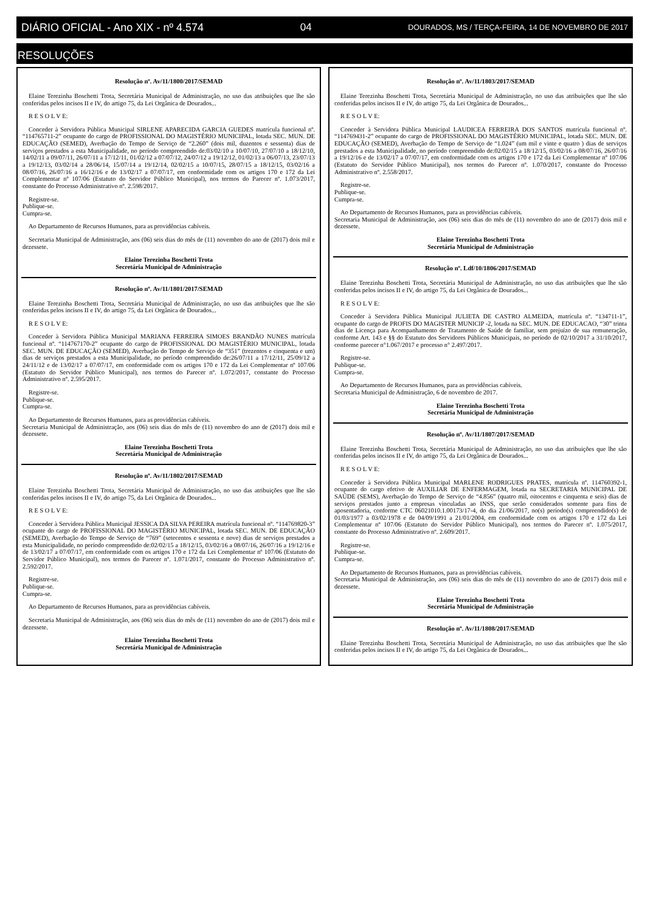DIÁRIO OFICIAL - Ano XIX - nº 4.574 04 DOURADOS, MS / TERÇA-FEIRA, 14 DE NOVEMBRO DE 2017
RESOLUÇÕES
Resolução nº. Av/11/1800/2017/SEMAD
Elaine Terezinha Boschetti Trota, Secretária Municipal de Administração, no uso das atribuições que lhe são conferidas pelos incisos II e IV, do artigo 75, da Lei Orgânica de Dourados...
R E S O L V E:
Conceder à Servidora Pública Municipal SIRLENE APARECIDA GARCIA GUEDES matrícula funcional nº. “114765711-2” ocupante do cargo de PROFISSIONAL DO MAGISTÉRIO MUNICIPAL, lotada SEC. MUN. DE EDUCAÇÃO (SEMED), Averbação do Tempo de Serviço de “2.260” (dois mil, duzentos e sessenta) dias de serviços prestados a esta Municipalidade, no período compreendido de:03/02/10 a 10/07/10, 27/07/10 a 18/12/10, 14/02/11 a 09/07/11, 26/07/11 a 17/12/11, 01/02/12 a 07/07/12, 24/07/12 a 19/12/12, 01/02/13 a 06/07/13, 23/07/13 a 19/12/13, 03/02/14 a 28/06/14, 15/07/14 a 19/12/14, 02/02/15 a 10/07/15, 28/07/15 a 18/12/15, 03/02/16 a 08/07/16, 26/07/16 a 16/12/16 e de 13/02/17 a 07/07/17, em conformidade com os artigos 170 e 172 da Lei Complementar nº 107/06 (Estatuto do Servidor Público Municipal), nos termos do Parecer nº. 1.073/2017, constante do Processo Administrativo nº. 2.598/2017.
Registre-se.
Publique-se.
Cumpra-se.
Ao Departamento de Recursos Humanos, para as providências cabíveis.
Secretaria Municipal de Administração, aos (06) seis dias do mês de (11) novembro do ano de (2017) dois mil e dezessete.
Elaine Terezinha Boschetti Trota
Secretária Municipal de Administração
Resolução nº. Av/11/1801/2017/SEMAD
Elaine Terezinha Boschetti Trota, Secretária Municipal de Administração, no uso das atribuições que lhe são conferidas pelos incisos II e IV, do artigo 75, da Lei Orgânica de Dourados...
R E S O L V E:
Conceder à Servidora Pública Municipal MARIANA FERREIRA SIMOES BRANDÃO NUNES matrícula funcional nº. “114767170-2” ocupante do cargo de PROFISSIONAL DO MAGISTÉRIO MUNICIPAL, lotada SEC. MUN. DE EDUCAÇÃO (SEMED), Averbação do Tempo de Serviço de “351” (trezentos e cinquenta e um) dias de serviços prestados a esta Municipalidade, no período compreendido de:26/07/11 a 17/12/11, 25/09/12 a 24/11/12 e de 13/02/17 a 07/07/17, em conformidade com os artigos 170 e 172 da Lei Complementar nº 107/06 (Estatuto do Servidor Público Municipal), nos termos do Parecer nº. 1.072/2017, constante do Processo Administrativo nº. 2.595/2017.
Registre-se.
Publique-se.
Cumpra-se.
Ao Departamento de Recursos Humanos, para as providências cabíveis.
Secretaria Municipal de Administração, aos (06) seis dias do mês de (11) novembro do ano de (2017) dois mil e dezessete.
Elaine Terezinha Boschetti Trota
Secretária Municipal de Administração
Resolução nº. Av/11/1802/2017/SEMAD
Elaine Terezinha Boschetti Trota, Secretária Municipal de Administração, no uso das atribuições que lhe são conferidas pelos incisos II e IV, do artigo 75, da Lei Orgânica de Dourados...
R E S O L V E:
Conceder à Servidora Pública Municipal JESSICA DA SILVA PEREIRA matrícula funcional nº. “114769820-3” ocupante do cargo de PROFISSIONAL DO MAGISTÉRIO MUNICIPAL, lotada SEC. MUN. DE EDUCAÇÃO (SEMED), Averbação do Tempo de Serviço de “769” (setecentos e sessenta e nove) dias de serviços prestados a esta Municipalidade, no período compreendido de:02/02/15 a 18/12/15, 03/02/16 a 08/07/16, 26/07/16 a 19/12/16 e de 13/02/17 a 07/07/17, em conformidade com os artigos 170 e 172 da Lei Complementar nº 107/06 (Estatuto do Servidor Público Municipal), nos termos do Parecer nº. 1.071/2017, constante do Processo Administrativo nº. 2.592/2017.
Registre-se.
Publique-se.
Cumpra-se.
Ao Departamento de Recursos Humanos, para as providências cabíveis.
Secretaria Municipal de Administração, aos (06) seis dias do mês de (11) novembro do ano de (2017) dois mil e dezessete.
Elaine Terezinha Boschetti Trota
Secretária Municipal de Administração
Resolução nº. Av/11/1803/2017/SEMAD
Elaine Terezinha Boschetti Trota, Secretária Municipal de Administração, no uso das atribuições que lhe são conferidas pelos incisos II e IV, do artigo 75, da Lei Orgânica de Dourados...
R E S O L V E:
Conceder à Servidora Pública Municipal LAUDICEA FERREIRA DOS SANTOS matrícula funcional nº. “114769431-2” ocupante do cargo de PROFISSIONAL DO MAGISTÉRIO MUNICIPAL, lotada SEC. MUN. DE EDUCAÇÃO (SEMED), Averbação do Tempo de Serviço de “1.024” (um mil e vinte e quatro ) dias de serviços prestados a esta Municipalidade, no período compreendido de:02/02/15 a 18/12/15, 03/02/16 a 08/07/16, 26/07/16 a 19/12/16 e de 13/02/17 a 07/07/17, em conformidade com os artigos 170 e 172 da Lei Complementar nº 107/06 (Estatuto do Servidor Público Municipal), nos termos do Parecer nº. 1.070/2017, constante do Processo Administrativo nº. 2.558/2017.
Registre-se.
Publique-se.
Cumpra-se.
Ao Departamento de Recursos Humanos, para as providências cabíveis.
Secretaria Municipal de Administração, aos (06) seis dias do mês de (11) novembro do ano de (2017) dois mil e dezessete.
Elaine Terezinha Boschetti Trota
Secretária Municipal de Administração
Resolução nº. Ldf/10/1806/2017/SEMAD
Elaine Terezinha Boschetti Trota, Secretária Municipal de Administração, no uso das atribuições que lhe são conferidas pelos incisos II e IV, do artigo 75, da Lei Orgânica de Dourados...
R E S O L V E:
Conceder à Servidora Pública Municipal JULIETA DE CASTRO ALMEIDA, matrícula nº. “134711-1”, ocupante do cargo de PROFIS DO MAGISTER MUNICIP -2, lotada na SEC. MUN. DE EDUCACAO, “30” trinta dias de Licença para Acompanhamento de Tratamento de Saúde de familiar, sem prejuízo de sua remuneração, conforme Art. 143 e §§ do Estatuto dos Servidores Públicos Municipais, no período de 02/10/2017 a 31/10/2017, conforme parecer n°1.067/2017 e processo n° 2.497/2017.
Registre-se.
Publique-se.
Cumpra-se.
Ao Departamento de Recursos Humanos, para as providências cabíveis.
Secretaria Municipal de Administração, 6 de novembro de 2017.
Elaine Terezinha Boschetti Trota
Secretária Municipal de Administração
Resolução nº. Av/11/1807/2017/SEMAD
Elaine Terezinha Boschetti Trota, Secretária Municipal de Administração, no uso das atribuições que lhe são conferidas pelos incisos II e IV, do artigo 75, da Lei Orgânica de Dourados...
R E S O L V E:
Conceder à Servidora Pública Municipal MARLENE RODRIGUES PRATES, matrícula nº. 114760392-1, ocupante do cargo efetivo de AUXILIAR DE ENFERMAGEM, lotada na SECRETARIA MUNICIPAL DE SAÚDE (SEMS), Averbação do Tempo de Serviço de “4.856” (quatro mil, oitocentos e cinquenta e seis) dias de serviços prestados junto a empresas vinculadas ao INSS, que serão considerados somente para fins de aposentadoria, conforme CTC 06021010.1.00173/17-4, do dia 21/06/2017, no(s) período(s) compreendido(s) de 01/03/1977 a 03/02/1978 e de 04/09/1991 a 21/01/2004, em conformidade com os artigos 170 e 172 da Lei Complementar nº 107/06 (Estatuto do Servidor Público Municipal), nos termos do Parecer nº. 1.075/2017, constante do Processo Administrativo nº. 2.609/2017.
Registre-se.
Publique-se.
Cumpra-se.
Ao Departamento de Recursos Humanos, para as providências cabíveis.
Secretaria Municipal de Administração, aos (06) seis dias do mês de (11) novembro do ano de (2017) dois mil e dezessete.
Elaine Terezinha Boschetti Trota
Secretária Municipal de Administração
Resolução nº. Av/11/1808/2017/SEMAD
Elaine Terezinha Boschetti Trota, Secretária Municipal de Administração, no uso das atribuições que lhe são conferidas pelos incisos II e IV, do artigo 75, da Lei Orgânica de Dourados...